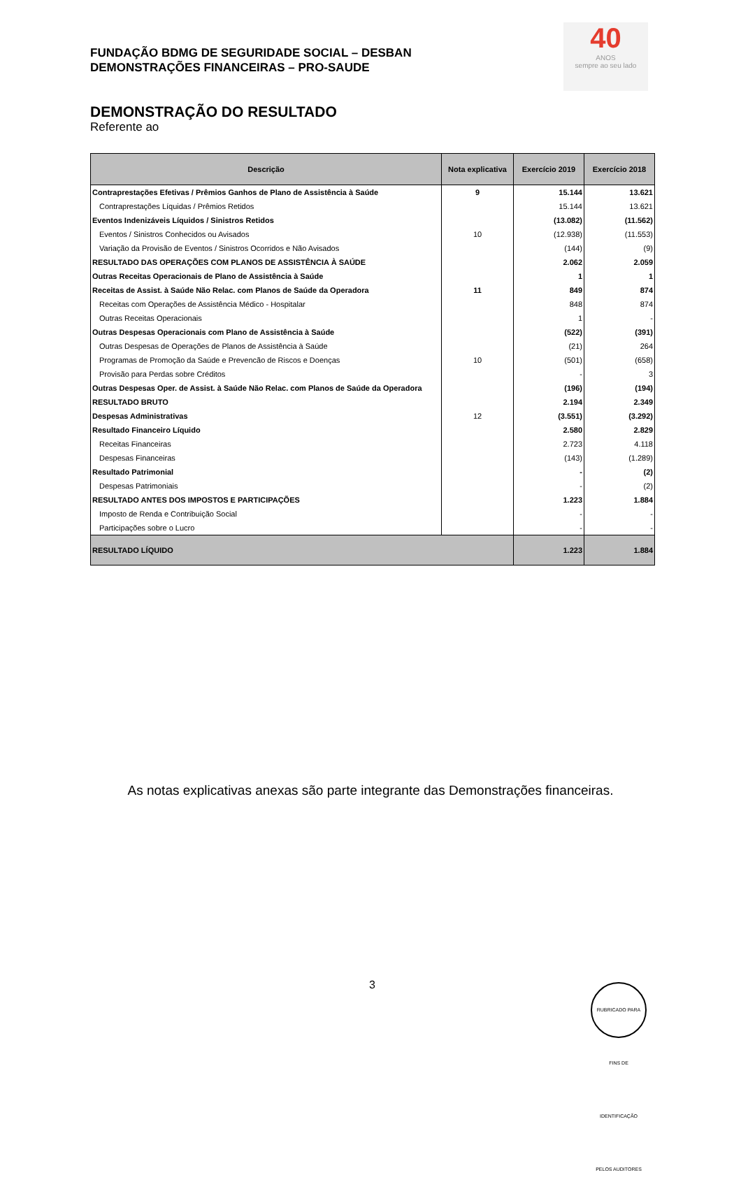FUNDAÇÃO BDMG DE SEGURIDADE SOCIAL – DESBAN
DEMONSTRAÇÕES FINANCEIRAS – PRO-SAUDE
40
ANOS
sempre ao seu lado
DEMONSTRAÇÃO DO RESULTADO
Referente ao
| Descrição | Nota explicativa | Exercício 2019 | Exercício 2018 |
| --- | --- | --- | --- |
| Contraprestações Efetivas / Prêmios Ganhos de Plano de Assistência à Saúde | 9 | 15.144 | 13.621 |
| Contraprestações Líquidas / Prêmios Retidos | | 15.144 | 13.621 |
| Eventos Indenizáveis Líquidos / Sinistros Retidos | | (13.082) | (11.562) |
| Eventos / Sinistros Conhecidos ou Avisados | 10 | (12.938) | (11.553) |
| Variação da Provisão de Eventos / Sinistros Ocorridos e Não Avisados | | (144) | (9) |
| RESULTADO DAS OPERAÇÕES COM PLANOS DE ASSISTÊNCIA À SAÚDE | | 2.062 | 2.059 |
| Outras Receitas Operacionais de Plano de Assistência à Saúde | | 1 | 1 |
| Receitas de Assist. à Saúde Não Relac. com Planos de Saúde da Operadora | 11 | 849 | 874 |
| Receitas com Operações de Assistência Médico - Hospitalar | | 848 | 874 |
| Outras Receitas Operacionais | | 1 | - |
| Outras Despesas Operacionais com Plano de Assistência à Saúde | | (522) | (391) |
| Outras Despesas de Operações de Planos de Assistência à Saúde | | (21) | 264 |
| Programas de Promoção da Saúde e Prevencão de Riscos e Doenças | 10 | (501) | (658) |
| Provisão para Perdas sobre Créditos | | - | 3 |
| Outras Despesas Oper. de Assist. à Saúde Não Relac. com Planos de Saúde da Operadora | | (196) | (194) |
| RESULTADO BRUTO | | 2.194 | 2.349 |
| Despesas Administrativas | 12 | (3.551) | (3.292) |
| Resultado Financeiro Líquido | | 2.580 | 2.829 |
| Receitas Financeiras | | 2.723 | 4.118 |
| Despesas Financeiras | | (143) | (1.289) |
| Resultado Patrimonial | | - | (2) |
| Despesas Patrimoniais | | - | (2) |
| RESULTADO ANTES DOS IMPOSTOS E PARTICIPAÇÕES | | 1.223 | 1.884 |
| Imposto de Renda e Contribuição Social | | - | - |
| Participações sobre o Lucro | | - | - |
| RESULTADO LÍQUIDO | | 1.223 | 1.884 |
As notas explicativas anexas são parte integrante das Demonstrações financeiras.
3
RUBRICADO PARA FINS DE IDENTIFICAÇÃO PELOS AUDITORES